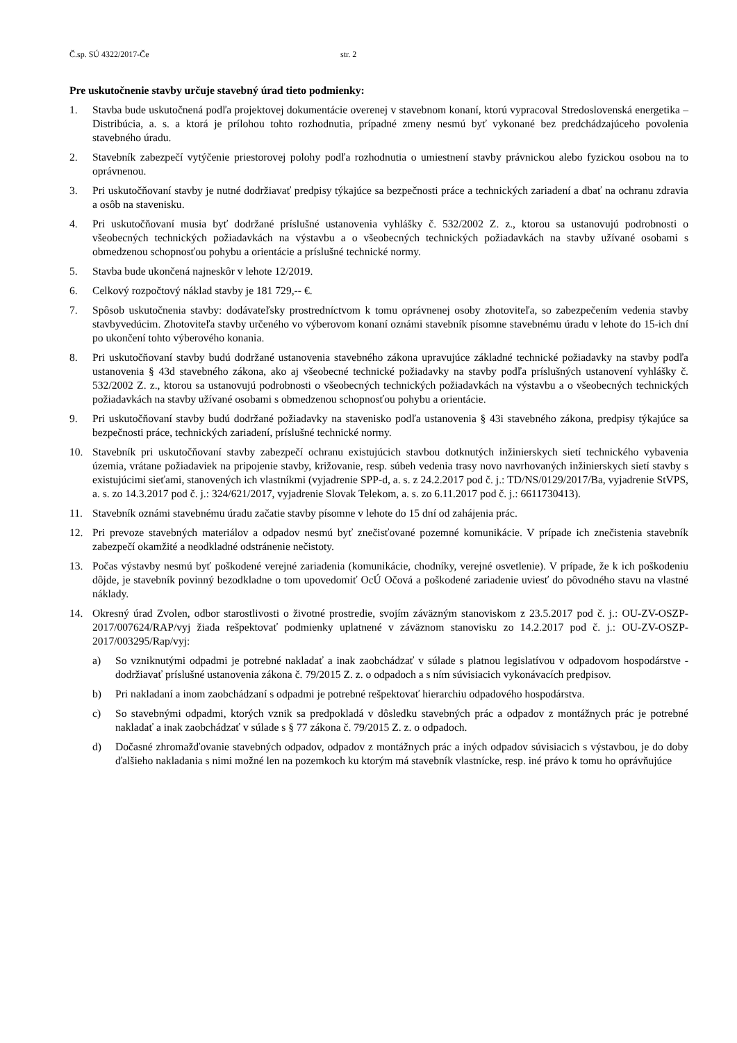Č.sp. SÚ 4322/2017-Če str. 2
Pre uskutočnenie stavby určuje stavebný úrad tieto podmienky:
1. Stavba bude uskutočnená podľa projektovej dokumentácie overenej v stavebnom konaní, ktorú vypracoval Stredoslovenská energetika – Distribúcia, a. s. a ktorá je prílohou tohto rozhodnutia, prípadné zmeny nesmú byť vykonané bez predchádzajúceho povolenia stavebného úradu.
2. Stavebník zabezpečí vytýčenie priestorovej polohy podľa rozhodnutia o umiestnení stavby právnickou alebo fyzickou osobou na to oprávnenou.
3. Pri uskutočňovaní stavby je nutné dodržiavať predpisy týkajúce sa bezpečnosti práce a technických zariadení a dbať na ochranu zdravia a osôb na stavenisku.
4. Pri uskutočňovaní musia byť dodržané príslušné ustanovenia vyhlášky č. 532/2002 Z. z., ktorou sa ustanovujú podrobnosti o všeobecných technických požiadavkách na výstavbu a o všeobecných technických požiadavkách na stavby užívané osobami s obmedzenou schopnosťou pohybu a orientácie a príslušné technické normy.
5. Stavba bude ukončená najneskôr v lehote 12/2019.
6. Celkový rozpočtový náklad stavby je 181 729,-- €.
7. Spôsob uskutočnenia stavby: dodávateľsky prostredníctvom k tomu oprávnenej osoby zhotoviteľa, so zabezpečením vedenia stavby stavbyvedúcim. Zhotoviteľa stavby určeného vo výberovom konaní oznámi stavebník písomne stavebnému úradu v lehote do 15-ich dní po ukončení tohto výberového konania.
8. Pri uskutočňovaní stavby budú dodržané ustanovenia stavebného zákona upravujúce základné technické požiadavky na stavby podľa ustanovenia § 43d stavebného zákona, ako aj všeobecné technické požiadavky na stavby podľa príslušných ustanovení vyhlášky č. 532/2002 Z. z., ktorou sa ustanovujú podrobnosti o všeobecných technických požiadavkách na výstavbu a o všeobecných technických požiadavkách na stavby užívané osobami s obmedzenou schopnosťou pohybu a orientácie.
9. Pri uskutočňovaní stavby budú dodržané požiadavky na stavenisko podľa ustanovenia § 43i stavebného zákona, predpisy týkajúce sa bezpečnosti práce, technických zariadení, príslušné technické normy.
10. Stavebník pri uskutočňovaní stavby zabezpečí ochranu existujúcich stavbou dotknutých inžinierskych sietí technického vybavenia územia, vrátane požiadaviek na pripojenie stavby, križovanie, resp. súbeh vedenia trasy novo navrhovaných inžinierskych sietí stavby s existujúcimi sieťami, stanovených ich vlastníkmi (vyjadrenie SPP-d, a. s. z 24.2.2017 pod č. j.: TD/NS/0129/2017/Ba, vyjadrenie StVPS, a. s. zo 14.3.2017 pod č. j.: 324/621/2017, vyjadrenie Slovak Telekom, a. s. zo 6.11.2017 pod č. j.: 6611730413).
11. Stavebník oznámi stavebnému úradu začatie stavby písomne v lehote do 15 dní od zahájenia prác.
12. Pri prevoze stavebných materiálov a odpadov nesmú byť znečisťované pozemné komunikácie. V prípade ich znečistenia stavebník zabezpečí okamžité a neodkladné odstránenie nečistoty.
13. Počas výstavby nesmú byť poškodené verejné zariadenia (komunikácie, chodníky, verejné osvetlenie). V prípade, že k ich poškodeniu dôjde, je stavebník povinný bezodkladne o tom upovedomiť OcÚ Očová a poškodené zariadenie uviesť do pôvodného stavu na vlastné náklady.
14. Okresný úrad Zvolen, odbor starostlivosti o životné prostredie, svojím záväzným stanoviskom z 23.5.2017 pod č. j.: OU-ZV-OSZP-2017/007624/RAP/vyj žiada rešpektovať podmienky uplatnené v záväznom stanovisku zo 14.2.2017 pod č. j.: OU-ZV-OSZP-2017/003295/Rap/vyj:
a) So vzniknutými odpadmi je potrebné nakladať a inak zaobchádzať v súlade s platnou legislatívou v odpadovom hospodárstve - dodržiavať príslušné ustanovenia zákona č. 79/2015 Z. z. o odpadoch a s ním súvisiacich vykonávacích predpisov.
b) Pri nakladaní a inom zaobchádzaní s odpadmi je potrebné rešpektovať hierarchiu odpadového hospodárstva.
c) So stavebnými odpadmi, ktorých vznik sa predpokladá v dôsledku stavebných prác a odpadov z montážnych prác je potrebné nakladať a inak zaobchádzať v súlade s § 77 zákona č. 79/2015 Z. z. o odpadoch.
d) Dočasné zhromažďovanie stavebných odpadov, odpadov z montážnych prác a iných odpadov súvisiacich s výstavbou, je do doby ďalšieho nakladania s nimi možné len na pozemkoch ku ktorým má stavebník vlastnícke, resp. iné právo k tomu ho oprávňujúce